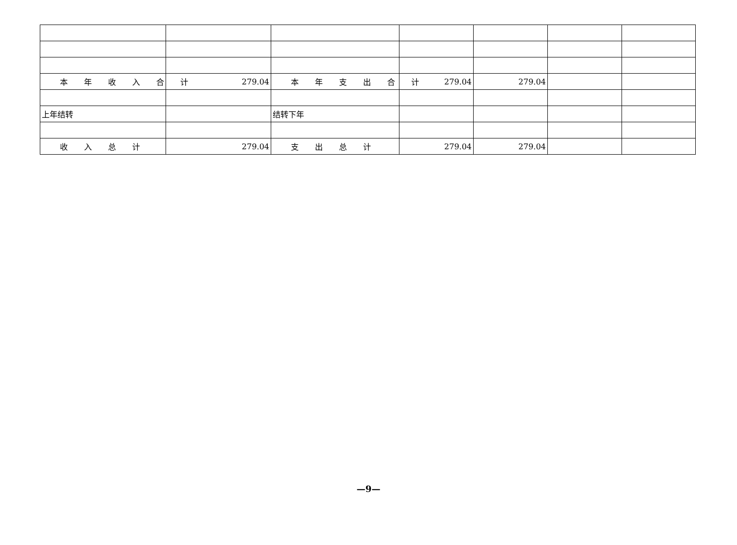| 本 年 收 入 合 计 | 279.04 | 本 年 支 出 合 计 | 279.04 | 279.04 | | |
| 上年结转 | | 结转下年 | | | | |
| 收 入 总 计 | 279.04 | 支 出 总 计 | 279.04 | 279.04 | | |
—9—